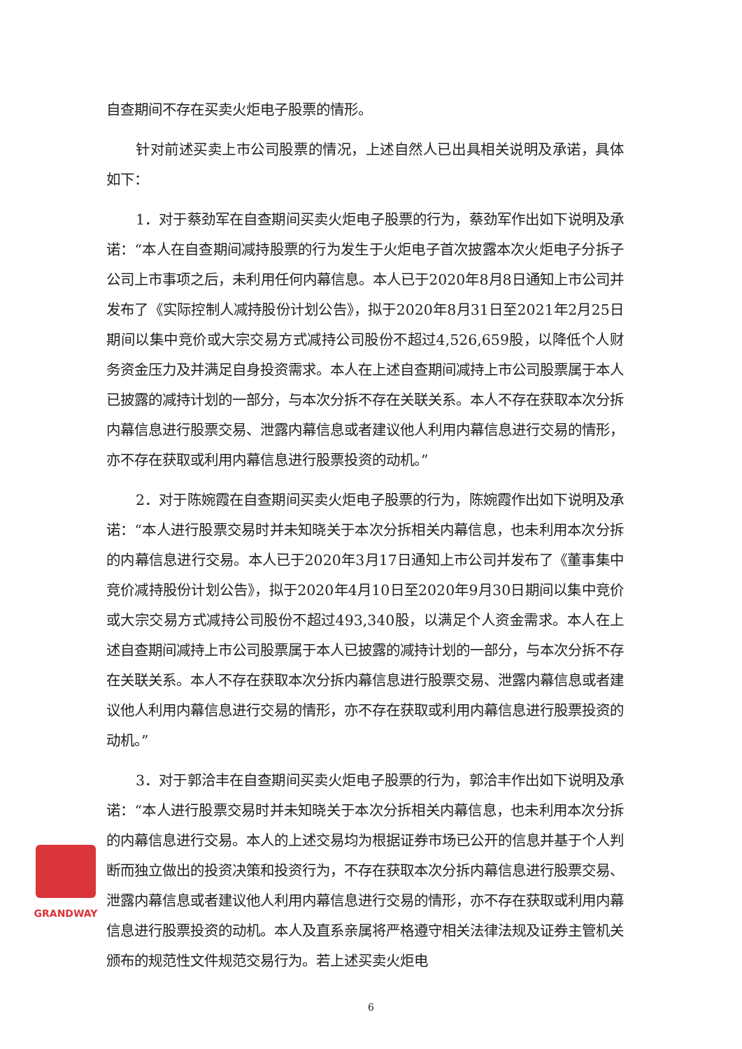自查期间不存在买卖火炬电子股票的情形。
针对前述买卖上市公司股票的情况，上述自然人已出具相关说明及承诺，具体如下：
1．对于蔡劲军在自查期间买卖火炬电子股票的行为，蔡劲军作出如下说明及承诺：“本人在自查期间减持股票的行为发生于火炬电子首次披露本次火炬电子分拆子公司上市事项之后，未利用任何内幕信息。本人已于2020年8月8日通知上市公司并发布了《实际控制人减持股份计划公告》，拟于2020年8月31日至2021年2月25日期间以集中竞价或大宗交易方式减持公司股份不超过4,526,659股，以降低个人财务资金压力及并满足自身投资需求。本人在上述自查期间减持上市公司股票属于本人已披露的减持计划的一部分，与本次分拆不存在关联关系。本人不存在获取本次分拆内幕信息进行股票交易、泄露内幕信息或者建议他人利用内幕信息进行交易的情形，亦不存在获取或利用内幕信息进行股票投资的动机。”
2．对于陈婉霞在自查期间买卖火炬电子股票的行为，陈婉霞作出如下说明及承诺：“本人进行股票交易时并未知晓关于本次分拆相关内幕信息，也未利用本次分拆的内幕信息进行交易。本人已于2020年3月17日通知上市公司并发布了《董事集中竞价减持股份计划公告》，拟于2020年4月10日至2020年9月30日期间以集中竞价或大宗交易方式减持公司股份不超过493,340股，以满足个人资金需求。本人在上述自查期间减持上市公司股票属于本人已披露的减持计划的一部分，与本次分拆不存在关联关系。本人不存在获取本次分拆内幕信息进行股票交易、泄露内幕信息或者建议他人利用内幕信息进行交易的情形，亦不存在获取或利用内幕信息进行股票投资的动机。”
3．对于郭洽丰在自查期间买卖火炬电子股票的行为，郭洽丰作出如下说明及承诺：“本人进行股票交易时并未知晓关于本次分拆相关内幕信息，也未利用本次分拆的内幕信息进行交易。本人的上述交易均为根据证券市场已公开的信息并基于个人判断而独立做出的投资决策和投资行为，不存在获取本次分拆内幕信息进行股票交易、泄露内幕信息或者建议他人利用内幕信息进行交易的情形，亦不存在获取或利用内幕信息进行股票投资的动机。本人及直系亲属将严格遵守相关法律法规及证券主管机关颁布的规范性文件规范交易行为。若上述买卖火炬电
GRANDWAY
6